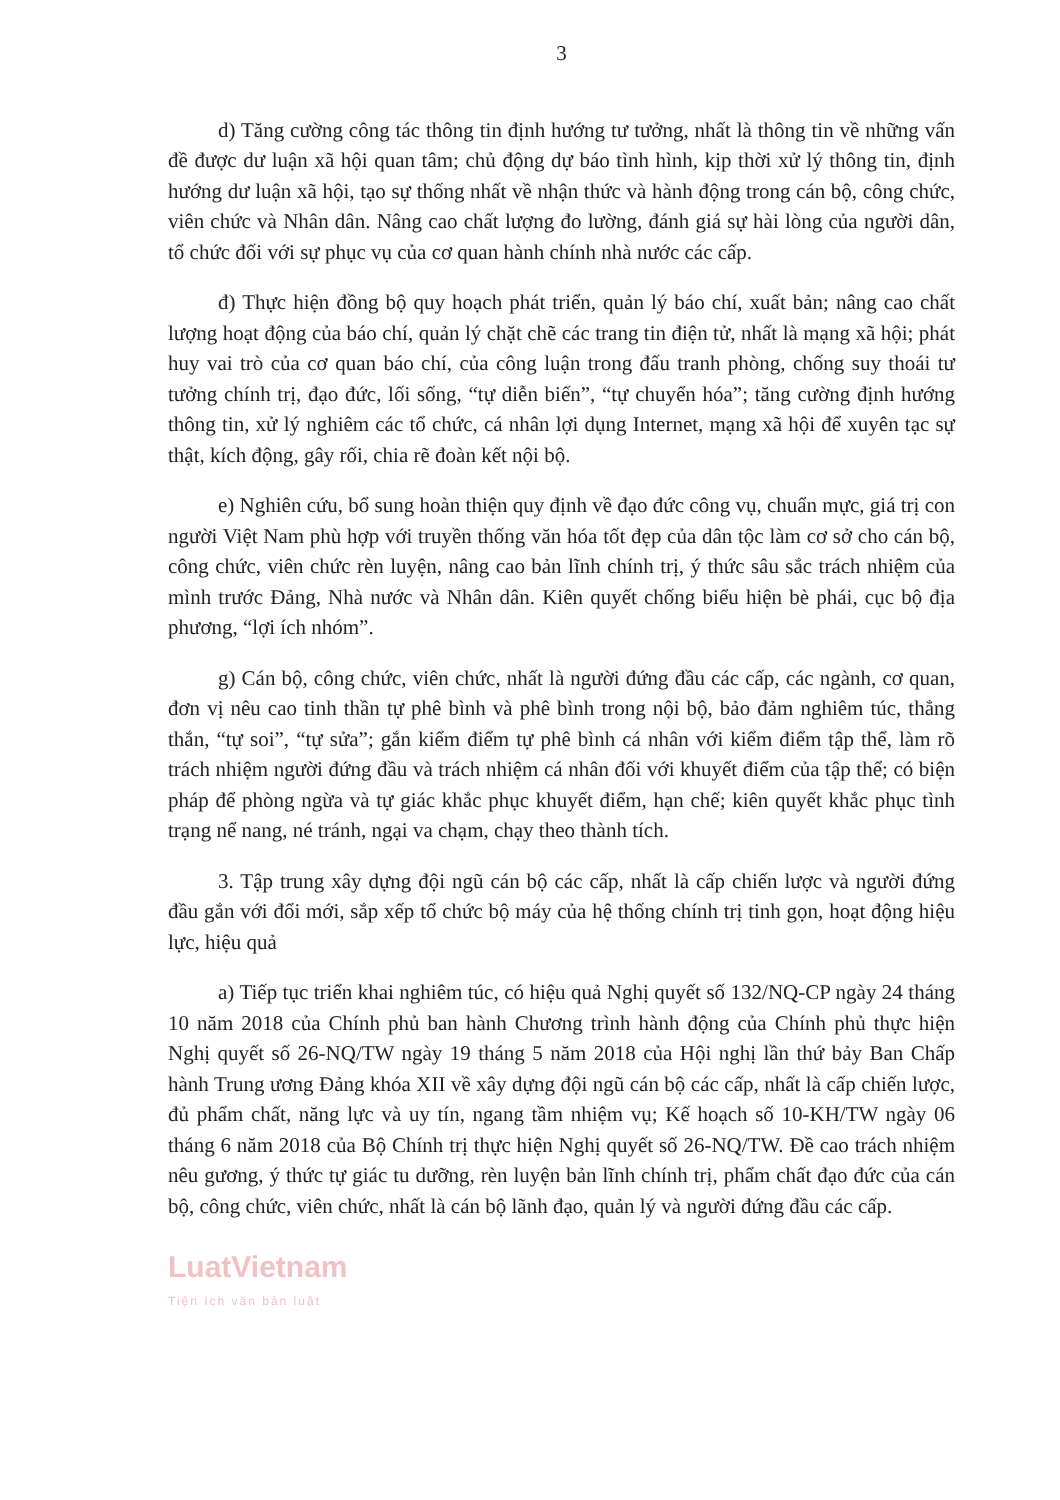3
d) Tăng cường công tác thông tin định hướng tư tưởng, nhất là thông tin về những vấn đề được dư luận xã hội quan tâm; chủ động dự báo tình hình, kịp thời xử lý thông tin, định hướng dư luận xã hội, tạo sự thống nhất về nhận thức và hành động trong cán bộ, công chức, viên chức và Nhân dân. Nâng cao chất lượng đo lường, đánh giá sự hài lòng của người dân, tổ chức đối với sự phục vụ của cơ quan hành chính nhà nước các cấp.
đ) Thực hiện đồng bộ quy hoạch phát triển, quản lý báo chí, xuất bản; nâng cao chất lượng hoạt động của báo chí, quản lý chặt chẽ các trang tin điện tử, nhất là mạng xã hội; phát huy vai trò của cơ quan báo chí, của công luận trong đấu tranh phòng, chống suy thoái tư tưởng chính trị, đạo đức, lối sống, “tự diễn biến”, “tự chuyển hóa”; tăng cường định hướng thông tin, xử lý nghiêm các tổ chức, cá nhân lợi dụng Internet, mạng xã hội để xuyên tạc sự thật, kích động, gây rối, chia rẽ đoàn kết nội bộ.
e) Nghiên cứu, bổ sung hoàn thiện quy định về đạo đức công vụ, chuẩn mực, giá trị con người Việt Nam phù hợp với truyền thống văn hóa tốt đẹp của dân tộc làm cơ sở cho cán bộ, công chức, viên chức rèn luyện, nâng cao bản lĩnh chính trị, ý thức sâu sắc trách nhiệm của mình trước Đảng, Nhà nước và Nhân dân. Kiên quyết chống biểu hiện bè phái, cục bộ địa phương, “lợi ích nhóm”.
g) Cán bộ, công chức, viên chức, nhất là người đứng đầu các cấp, các ngành, cơ quan, đơn vị nêu cao tinh thần tự phê bình và phê bình trong nội bộ, bảo đảm nghiêm túc, thẳng thắn, “tự soi”, “tự sửa”; gắn kiểm điểm tự phê bình cá nhân với kiểm điểm tập thể, làm rõ trách nhiệm người đứng đầu và trách nhiệm cá nhân đối với khuyết điểm của tập thể; có biện pháp để phòng ngừa và tự giác khắc phục khuyết điểm, hạn chế; kiên quyết khắc phục tình trạng nể nang, né tránh, ngại va chạm, chạy theo thành tích.
3. Tập trung xây dựng đội ngũ cán bộ các cấp, nhất là cấp chiến lược và người đứng đầu gắn với đổi mới, sắp xếp tổ chức bộ máy của hệ thống chính trị tinh gọn, hoạt động hiệu lực, hiệu quả
a) Tiếp tục triển khai nghiêm túc, có hiệu quả Nghị quyết số 132/NQ-CP ngày 24 tháng 10 năm 2018 của Chính phủ ban hành Chương trình hành động của Chính phủ thực hiện Nghị quyết số 26-NQ/TW ngày 19 tháng 5 năm 2018 của Hội nghị lần thứ bảy Ban Chấp hành Trung ương Đảng khóa XII về xây dựng đội ngũ cán bộ các cấp, nhất là cấp chiến lược, đủ phẩm chất, năng lực và uy tín, ngang tầm nhiệm vụ; Kế hoạch số 10-KH/TW ngày 06 tháng 6 năm 2018 của Bộ Chính trị thực hiện Nghị quyết số 26-NQ/TW. Đề cao trách nhiệm nêu gương, ý thức tự giác tu dưỡng, rèn luyện bản lĩnh chính trị, phẩm chất đạo đức của cán bộ, công chức, viên chức, nhất là cán bộ lãnh đạo, quản lý và người đứng đầu các cấp.
LuatVietnam
Tiện ích văn bản luật